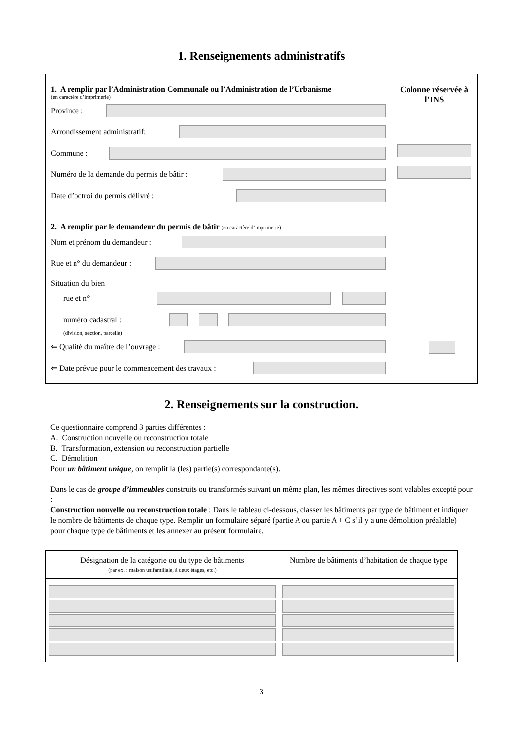1. Renseignements administratifs
1. A remplir par l’Administration Communale ou l’Administration de l’Urbanisme
(en caractère d’imprimerie)
Province :
Arrondissement administratif:
Commune :
Numéro de la demande du permis de bâtir :
Date d’octroi du permis délivré :
Colonne réservée à l’INS
2. A remplir par le demandeur du permis de bâtir (en caractère d’imprimerie)
Nom et prénom du demandeur :
Rue et n° du demandeur :
Situation du bien
rue et n°
numéro cadastral :
(division, section, parcelle)
⇐ Qualité du maître de l’ouvrage :
⇐ Date prévue pour le commencement des travaux :
2. Renseignements sur la construction.
Ce questionnaire comprend 3 parties différentes :
A. Construction nouvelle ou reconstruction totale
B. Transformation, extension ou reconstruction partielle
C. Démolition
Pour un bâtiment unique, on remplit la (les) partie(s) correspondante(s).
Dans le cas de groupe d’immeubles construits ou transformés suivant un même plan, les mêmes directives sont valables excepté pour :
Construction nouvelle ou reconstruction totale : Dans le tableau ci-dessous, classer les bâtiments par type de bâtiment et indiquer le nombre de bâtiments de chaque type. Remplir un formulaire séparé (partie A ou partie A + C s’il y a une démolition préalable) pour chaque type de bâtiments et les annexer au présent formulaire.
| Désignation de la catégorie ou du type de bâtiments (par ex. : maison unifamiliale, à deux étages, etc.) | Nombre de bâtiments d’habitation de chaque type |
| --- | --- |
3